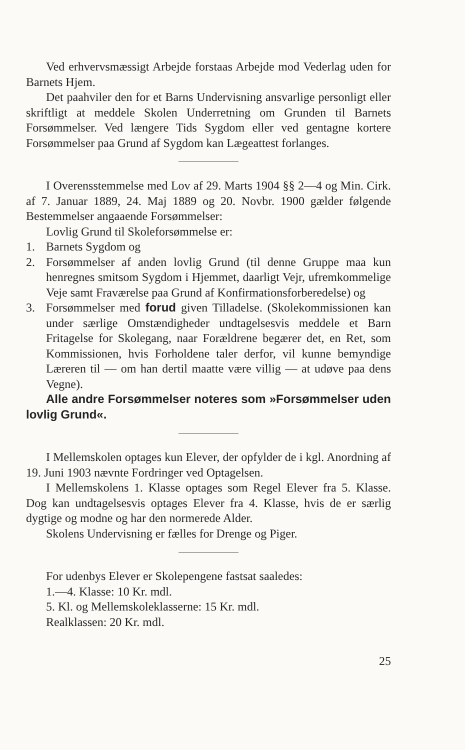Ved erhvervsmæssigt Arbejde forstaas Arbejde mod Vederlag uden for Barnets Hjem.
Det paahviler den for et Barns Undervisning ansvarlige personligt eller skriftligt at meddele Skolen Underretning om Grunden til Barnets Forsømmelser. Ved længere Tids Sygdom eller ved gentagne kortere Forsømmelser paa Grund af Sygdom kan Lægeattest forlanges.
I Overensstemmelse med Lov af 29. Marts 1904 §§ 2—4 og Min. Cirk. af 7. Januar 1889, 24. Maj 1889 og 20. Novbr. 1900 gælder følgende Bestemmelser angaaende Forsømmelser:
Lovlig Grund til Skoleforsømmelse er:
1. Barnets Sygdom og
2. Forsømmelser af anden lovlig Grund (til denne Gruppe maa kun henregnes smitsom Sygdom i Hjemmet, daarligt Vejr, ufremkommelige Veje samt Fraværelse paa Grund af Konfirmationsforberedelse) og
3. Forsømmelser med forud given Tilladelse. (Skolekommissionen kan under særlige Omstændigheder undtagelsesvis meddele et Barn Fritagelse for Skolegang, naar Forældrene begærer det, en Ret, som Kommissionen, hvis Forholdene taler derfor, vil kunne bemyndige Læreren til — om han dertil maatte være villig — at udøve paa dens Vegne).
Alle andre Forsømmelser noteres som »Forsømmelser uden lovlig Grund«.
I Mellemskolen optages kun Elever, der opfylder de i kgl. Anordning af 19. Juni 1903 nævnte Fordringer ved Optagelsen.
I Mellemskolens 1. Klasse optages som Regel Elever fra 5. Klasse. Dog kan undtagelsesvis optages Elever fra 4. Klasse, hvis de er særlig dygtige og modne og har den normerede Alder.
Skolens Undervisning er fælles for Drenge og Piger.
For udenbys Elever er Skolepengene fastsat saaledes:
1.—4. Klasse: 10 Kr. mdl.
5. Kl. og Mellemskoleklasserne: 15 Kr. mdl.
Realklassen: 20 Kr. mdl.
25